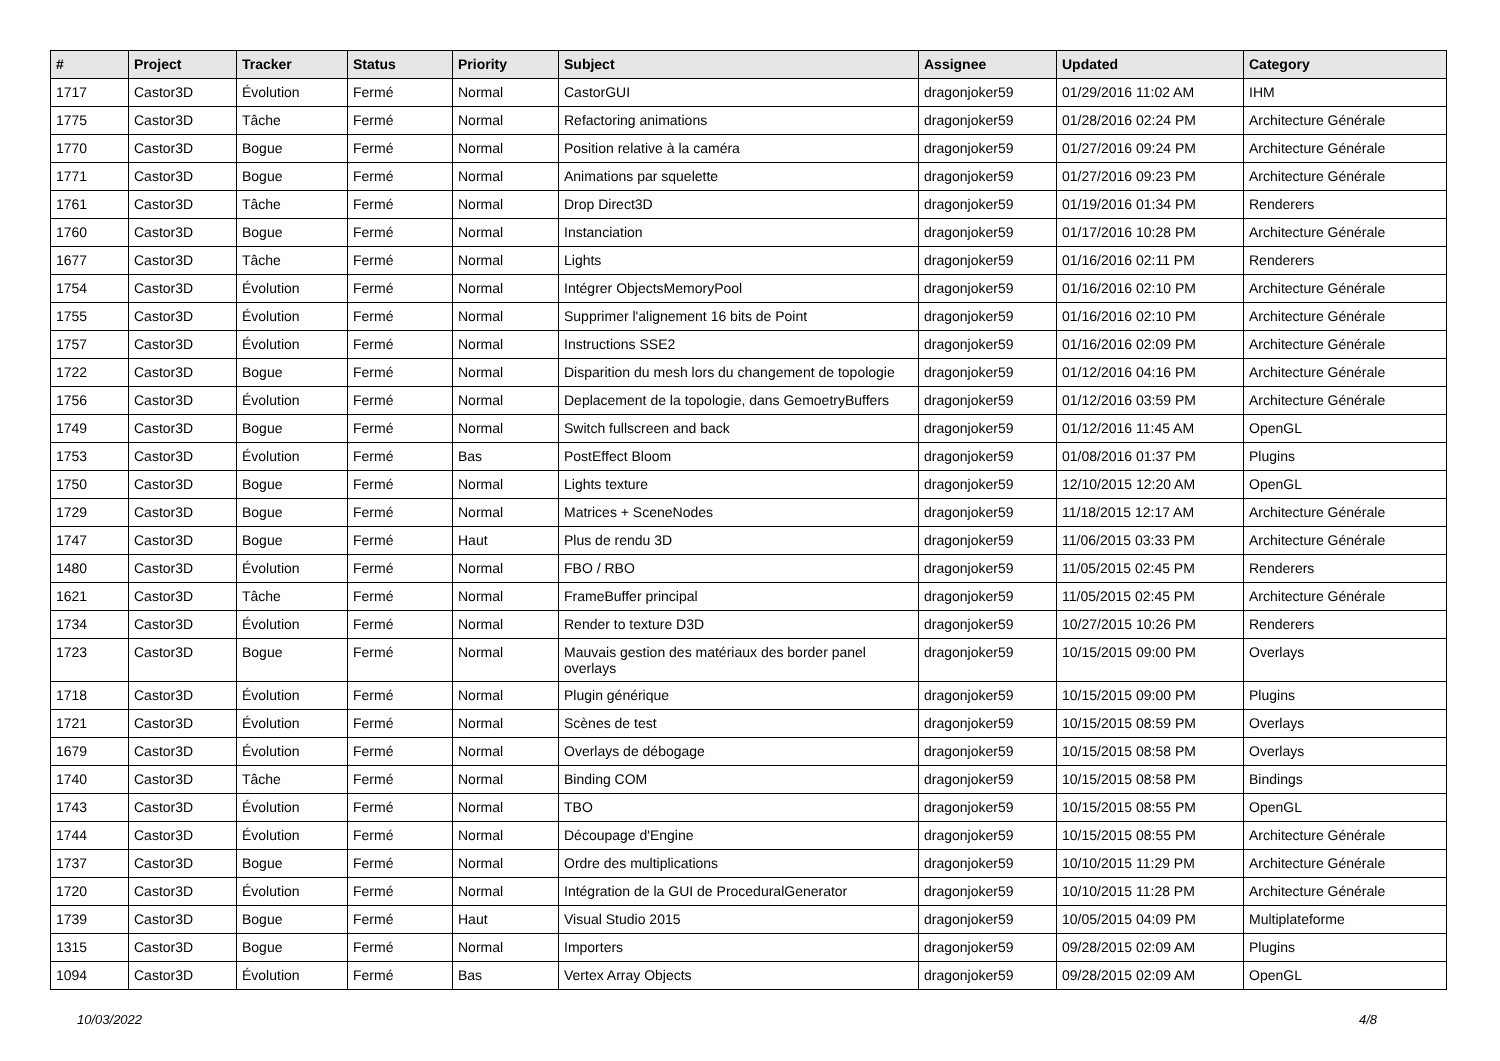| # | Project | Tracker | Status | Priority | Subject | Assignee | Updated | Category |
| --- | --- | --- | --- | --- | --- | --- | --- | --- |
| 1717 | Castor3D | Évolution | Fermé | Normal | CastorGUI | dragonjoker59 | 01/29/2016 11:02 AM | IHM |
| 1775 | Castor3D | Tâche | Fermé | Normal | Refactoring animations | dragonjoker59 | 01/28/2016 02:24 PM | Architecture Générale |
| 1770 | Castor3D | Bogue | Fermé | Normal | Position relative à la caméra | dragonjoker59 | 01/27/2016 09:24 PM | Architecture Générale |
| 1771 | Castor3D | Bogue | Fermé | Normal | Animations par squelette | dragonjoker59 | 01/27/2016 09:23 PM | Architecture Générale |
| 1761 | Castor3D | Tâche | Fermé | Normal | Drop Direct3D | dragonjoker59 | 01/19/2016 01:34 PM | Renderers |
| 1760 | Castor3D | Bogue | Fermé | Normal | Instanciation | dragonjoker59 | 01/17/2016 10:28 PM | Architecture Générale |
| 1677 | Castor3D | Tâche | Fermé | Normal | Lights | dragonjoker59 | 01/16/2016 02:11 PM | Renderers |
| 1754 | Castor3D | Évolution | Fermé | Normal | Intégrer ObjectsMemoryPool | dragonjoker59 | 01/16/2016 02:10 PM | Architecture Générale |
| 1755 | Castor3D | Évolution | Fermé | Normal | Supprimer l'alignement 16 bits de Point | dragonjoker59 | 01/16/2016 02:10 PM | Architecture Générale |
| 1757 | Castor3D | Évolution | Fermé | Normal | Instructions SSE2 | dragonjoker59 | 01/16/2016 02:09 PM | Architecture Générale |
| 1722 | Castor3D | Bogue | Fermé | Normal | Disparition du mesh lors du changement de topologie | dragonjoker59 | 01/12/2016 04:16 PM | Architecture Générale |
| 1756 | Castor3D | Évolution | Fermé | Normal | Deplacement de la topologie, dans GemoetryBuffers | dragonjoker59 | 01/12/2016 03:59 PM | Architecture Générale |
| 1749 | Castor3D | Bogue | Fermé | Normal | Switch fullscreen and back | dragonjoker59 | 01/12/2016 11:45 AM | OpenGL |
| 1753 | Castor3D | Évolution | Fermé | Bas | PostEffect Bloom | dragonjoker59 | 01/08/2016 01:37 PM | Plugins |
| 1750 | Castor3D | Bogue | Fermé | Normal | Lights texture | dragonjoker59 | 12/10/2015 12:20 AM | OpenGL |
| 1729 | Castor3D | Bogue | Fermé | Normal | Matrices + SceneNodes | dragonjoker59 | 11/18/2015 12:17 AM | Architecture Générale |
| 1747 | Castor3D | Bogue | Fermé | Haut | Plus de rendu 3D | dragonjoker59 | 11/06/2015 03:33 PM | Architecture Générale |
| 1480 | Castor3D | Évolution | Fermé | Normal | FBO / RBO | dragonjoker59 | 11/05/2015 02:45 PM | Renderers |
| 1621 | Castor3D | Tâche | Fermé | Normal | FrameBuffer principal | dragonjoker59 | 11/05/2015 02:45 PM | Architecture Générale |
| 1734 | Castor3D | Évolution | Fermé | Normal | Render to texture D3D | dragonjoker59 | 10/27/2015 10:26 PM | Renderers |
| 1723 | Castor3D | Bogue | Fermé | Normal | Mauvais gestion des matériaux des border panel overlays | dragonjoker59 | 10/15/2015 09:00 PM | Overlays |
| 1718 | Castor3D | Évolution | Fermé | Normal | Plugin générique | dragonjoker59 | 10/15/2015 09:00 PM | Plugins |
| 1721 | Castor3D | Évolution | Fermé | Normal | Scènes de test | dragonjoker59 | 10/15/2015 08:59 PM | Overlays |
| 1679 | Castor3D | Évolution | Fermé | Normal | Overlays de débogage | dragonjoker59 | 10/15/2015 08:58 PM | Overlays |
| 1740 | Castor3D | Tâche | Fermé | Normal | Binding COM | dragonjoker59 | 10/15/2015 08:58 PM | Bindings |
| 1743 | Castor3D | Évolution | Fermé | Normal | TBO | dragonjoker59 | 10/15/2015 08:55 PM | OpenGL |
| 1744 | Castor3D | Évolution | Fermé | Normal | Découpage d'Engine | dragonjoker59 | 10/15/2015 08:55 PM | Architecture Générale |
| 1737 | Castor3D | Bogue | Fermé | Normal | Ordre des multiplications | dragonjoker59 | 10/10/2015 11:29 PM | Architecture Générale |
| 1720 | Castor3D | Évolution | Fermé | Normal | Intégration de la GUI de ProceduralGenerator | dragonjoker59 | 10/10/2015 11:28 PM | Architecture Générale |
| 1739 | Castor3D | Bogue | Fermé | Haut | Visual Studio 2015 | dragonjoker59 | 10/05/2015 04:09 PM | Multiplateforme |
| 1315 | Castor3D | Bogue | Fermé | Normal | Importers | dragonjoker59 | 09/28/2015 02:09 AM | Plugins |
| 1094 | Castor3D | Évolution | Fermé | Bas | Vertex Array Objects | dragonjoker59 | 09/28/2015 02:09 AM | OpenGL |
10/03/2022 4/8